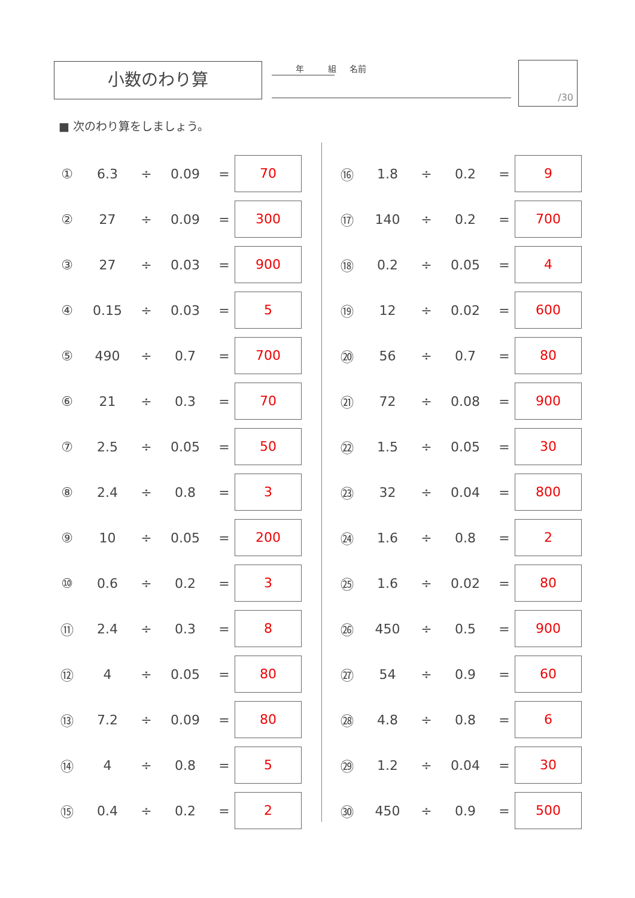小数のわり算 年 組 名前 /30
■ 次のわり算をしましょう。
| ① | 6.3 | ÷ | 0.09 | = | 70 |
| ② | 27 | ÷ | 0.09 | = | 300 |
| ③ | 27 | ÷ | 0.03 | = | 900 |
| ④ | 0.15 | ÷ | 0.03 | = | 5 |
| ⑤ | 490 | ÷ | 0.7 | = | 700 |
| ⑥ | 21 | ÷ | 0.3 | = | 70 |
| ⑦ | 2.5 | ÷ | 0.05 | = | 50 |
| ⑧ | 2.4 | ÷ | 0.8 | = | 3 |
| ⑨ | 10 | ÷ | 0.05 | = | 200 |
| ⑩ | 0.6 | ÷ | 0.2 | = | 3 |
| ⑪ | 2.4 | ÷ | 0.3 | = | 8 |
| ⑫ | 4 | ÷ | 0.05 | = | 80 |
| ⑬ | 7.2 | ÷ | 0.09 | = | 80 |
| ⑭ | 4 | ÷ | 0.8 | = | 5 |
| ⑮ | 0.4 | ÷ | 0.2 | = | 2 |
| ⑯ | 1.8 | ÷ | 0.2 | = | 9 |
| ⑰ | 140 | ÷ | 0.2 | = | 700 |
| ⑱ | 0.2 | ÷ | 0.05 | = | 4 |
| ⑲ | 12 | ÷ | 0.02 | = | 600 |
| ⑳ | 56 | ÷ | 0.7 | = | 80 |
| ㉑ | 72 | ÷ | 0.08 | = | 900 |
| ㉒ | 1.5 | ÷ | 0.05 | = | 30 |
| ㉓ | 32 | ÷ | 0.04 | = | 800 |
| ㉔ | 1.6 | ÷ | 0.8 | = | 2 |
| ㉕ | 1.6 | ÷ | 0.02 | = | 80 |
| ㉖ | 450 | ÷ | 0.5 | = | 900 |
| ㉗ | 54 | ÷ | 0.9 | = | 60 |
| ㉘ | 4.8 | ÷ | 0.8 | = | 6 |
| ㉙ | 1.2 | ÷ | 0.04 | = | 30 |
| ㉚ | 450 | ÷ | 0.9 | = | 500 |